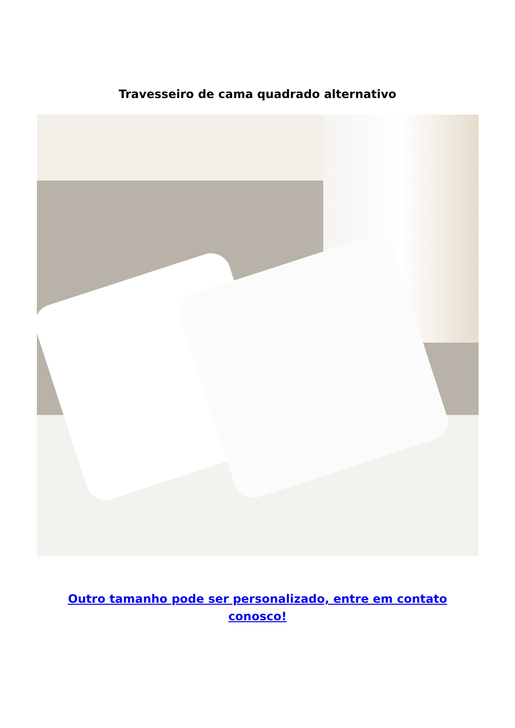Travesseiro de cama quadrado alternativo
Outro tamanho pode ser personalizado, entre em contato conosco!